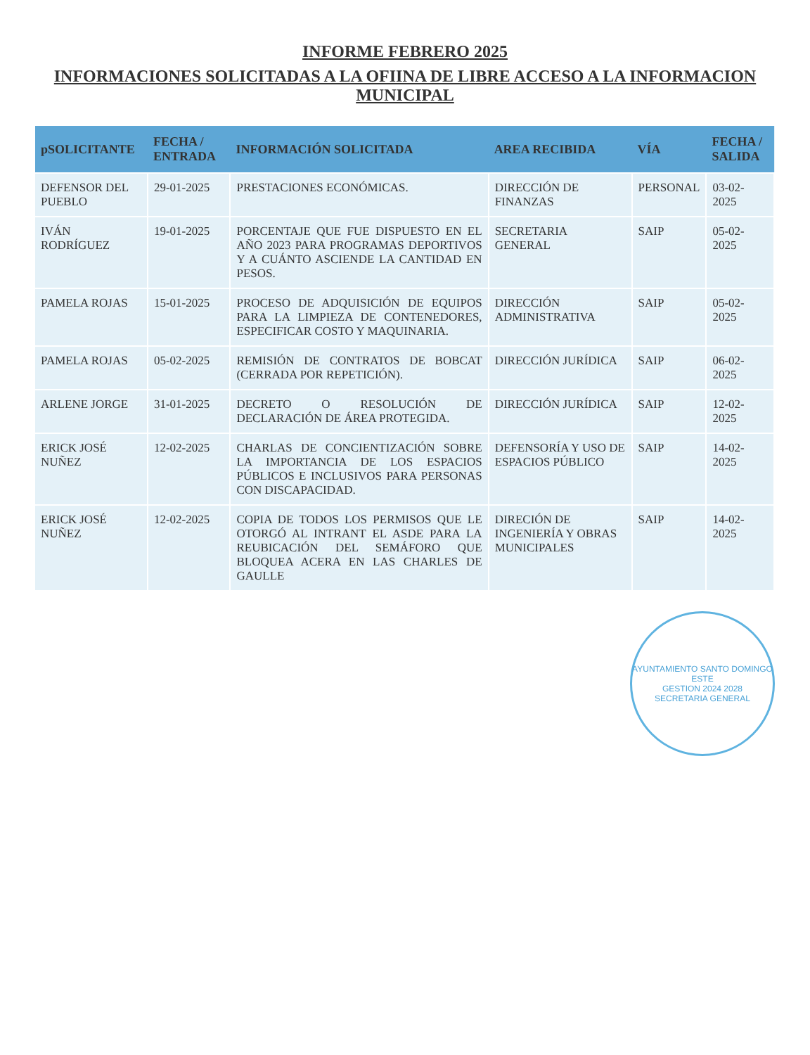INFORME FEBRERO 2025
INFORMACIONES SOLICITADAS A LA OFIINA DE LIBRE ACCESO A LA INFORMACION MUNICIPAL
| pSOLICITANTE | FECHA / ENTRADA | INFORMACIÓN SOLICITADA | AREA RECIBIDA | VÍA | FECHA / SALIDA |
| --- | --- | --- | --- | --- | --- |
| DEFENSOR DEL PUEBLO | 29-01-2025 | PRESTACIONES ECONÓMICAS. | DIRECCIÓN DE FINANZAS | PERSONAL | 03-02-2025 |
| IVÁN RODRÍGUEZ | 19-01-2025 | PORCENTAJE QUE FUE DISPUESTO EN EL AÑO 2023 PARA PROGRAMAS DEPORTIVOS Y A CUÁNTO ASCIENDE LA CANTIDAD EN PESOS. | SECRETARIA GENERAL | SAIP | 05-02-2025 |
| PAMELA ROJAS | 15-01-2025 | PROCESO DE ADQUISICIÓN DE EQUIPOS PARA LA LIMPIEZA DE CONTENEDORES, ESPECIFICAR COSTO Y MAQUINARIA. | DIRECCIÓN ADMINISTRATIVA | SAIP | 05-02-2025 |
| PAMELA ROJAS | 05-02-2025 | REMISIÓN DE CONTRATOS DE BOBCAT (CERRADA POR REPETICIÓN). | DIRECCIÓN JURÍDICA | SAIP | 06-02-2025 |
| ARLENE JORGE | 31-01-2025 | DECRETO O RESOLUCIÓN DE DECLARACIÓN DE ÁREA PROTEGIDA. | DIRECCIÓN JURÍDICA | SAIP | 12-02-2025 |
| ERICK JOSÉ NUÑEZ | 12-02-2025 | CHARLAS DE CONCIENTIZACIÓN SOBRE LA IMPORTANCIA DE LOS ESPACIOS PÚBLICOS E INCLUSIVOS PARA PERSONAS CON DISCAPACIDAD. | DEFENSORÍA Y USO DE ESPACIOS PÚBLICO | SAIP | 14-02-2025 |
| ERICK JOSÉ NUÑEZ | 12-02-2025 | COPIA DE TODOS LOS PERMISOS QUE LE OTORGÓ AL INTRANT EL ASDE PARA LA REUBICACIÓN DEL SEMÁFORO QUE BLOQUEA ACERA EN LAS CHARLES DE GAULLE | DIRECIÓN DE INGENIERÍA Y OBRAS MUNICIPALES | SAIP | 14-02-2025 |
AYUNTAMIENTO SANTO DOMINGO ESTE
GESTION 2024 2028
SECRETARIA GENERAL